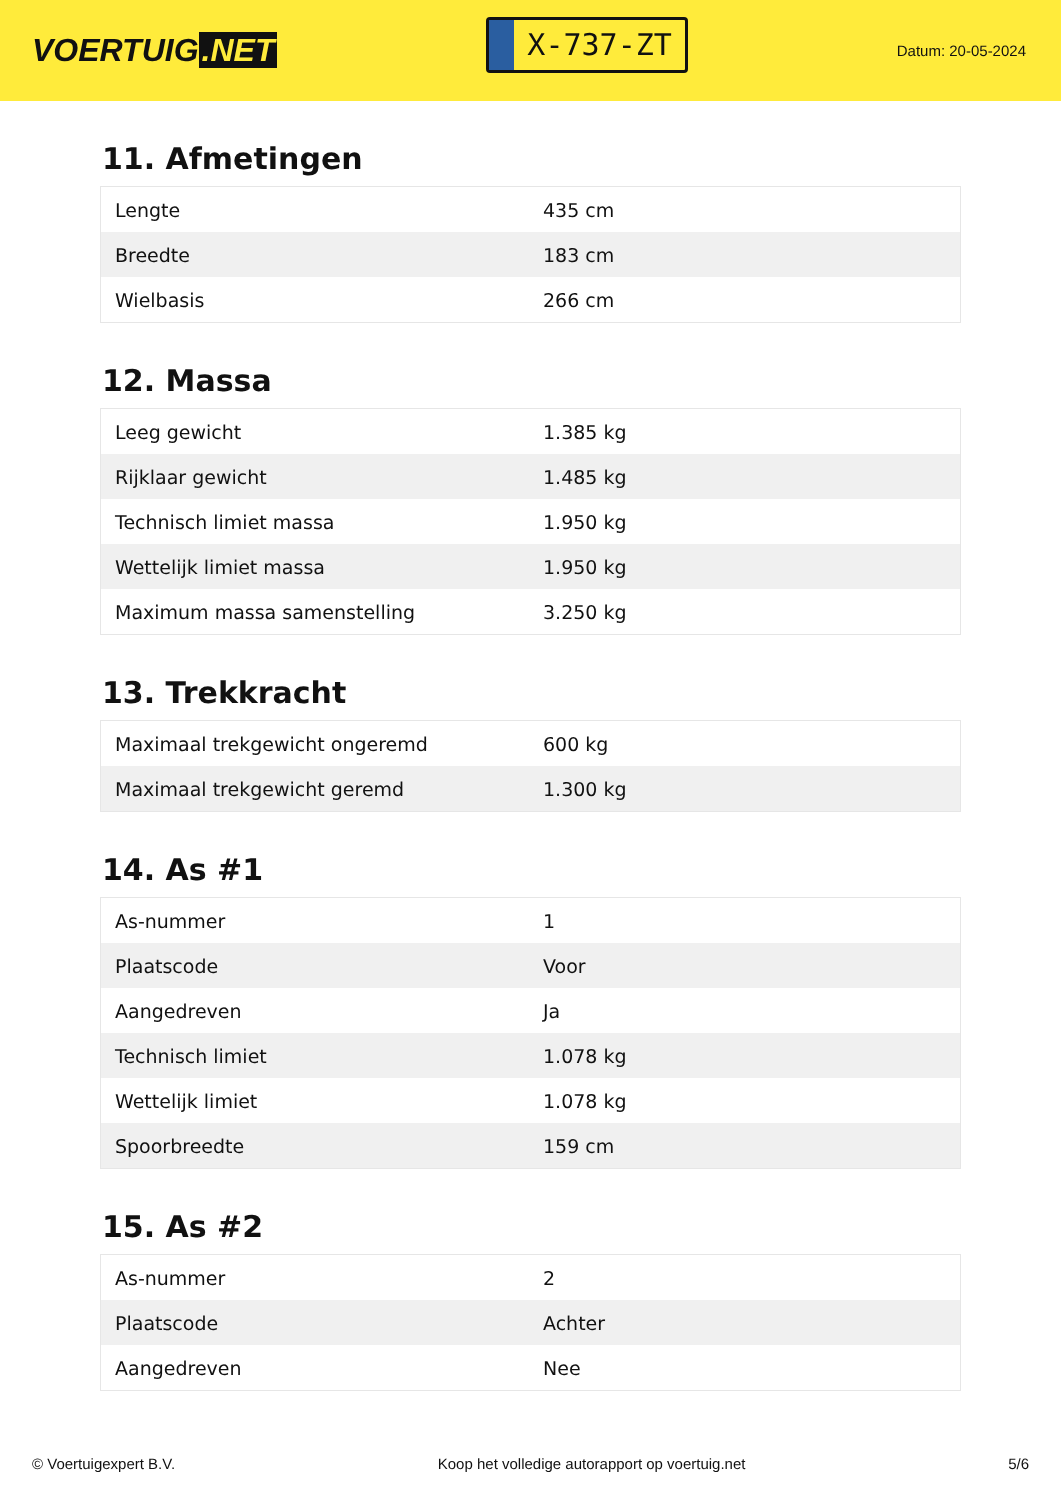VOERTUIG.NET
X-737-ZT
Datum: 20-05-2024
11. Afmetingen
| Lengte | 435 cm |
| Breedte | 183 cm |
| Wielbasis | 266 cm |
12. Massa
| Leeg gewicht | 1.385 kg |
| Rijklaar gewicht | 1.485 kg |
| Technisch limiet massa | 1.950 kg |
| Wettelijk limiet massa | 1.950 kg |
| Maximum massa samenstelling | 3.250 kg |
13. Trekkracht
| Maximaal trekgewicht ongeremd | 600 kg |
| Maximaal trekgewicht geremd | 1.300 kg |
14. As #1
| As-nummer | 1 |
| Plaatscode | Voor |
| Aangedreven | Ja |
| Technisch limiet | 1.078 kg |
| Wettelijk limiet | 1.078 kg |
| Spoorbreedte | 159 cm |
15. As #2
| As-nummer | 2 |
| Plaatscode | Achter |
| Aangedreven | Nee |
© Voertuigexpert B.V. Koop het volledige autorapport op voertuig.net 5/6